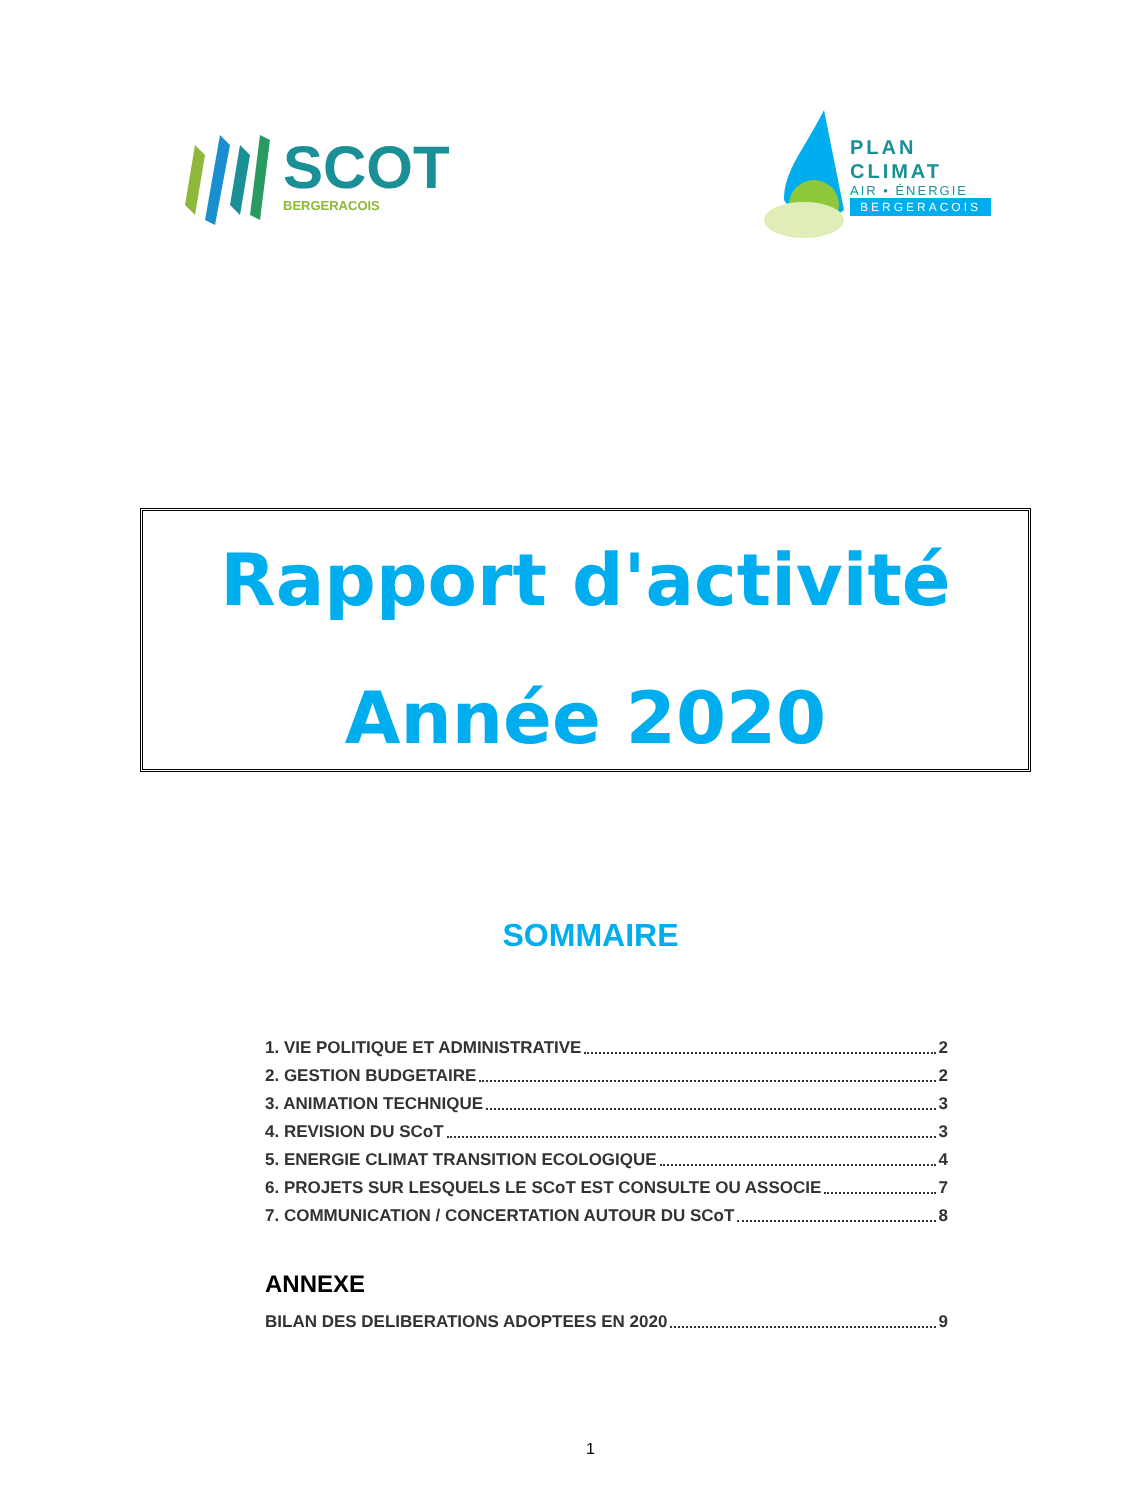SCOT
BERGERACOIS
PLAN
CLIMAT
AIR • ÉNERGIE
BERGERACOIS
Rapport d'activité
Année 2020
SOMMAIRE
1. VIE POLITIQUE ET ADMINISTRATIVE 2
2. GESTION BUDGETAIRE 2
3. ANIMATION TECHNIQUE 3
4. REVISION DU SCoT 3
5. ENERGIE CLIMAT TRANSITION ECOLOGIQUE 4
6. PROJETS SUR LESQUELS LE SCoT EST CONSULTE OU ASSOCIE 7
7. COMMUNICATION / CONCERTATION AUTOUR DU SCoT 8
ANNEXE
BILAN DES DELIBERATIONS ADOPTEES EN 2020 9
1